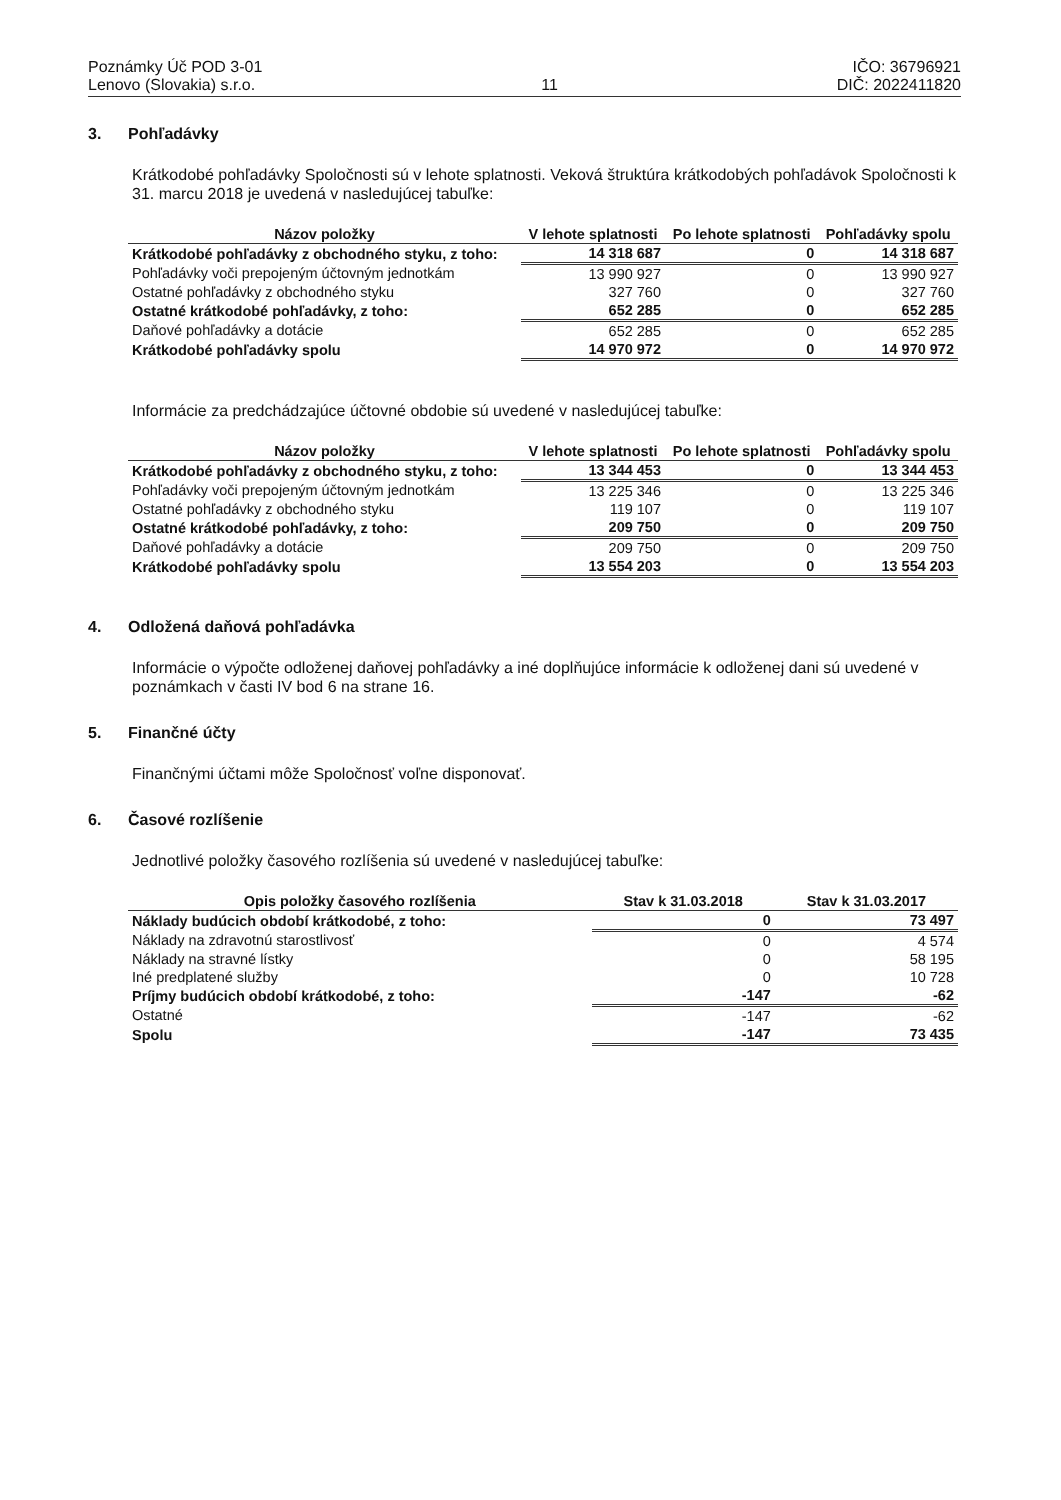Poznámky Úč POD 3-01
Lenovo (Slovakia) s.r.o.
11
IČO: 36796921
DIČ: 2022411820
3. Pohľadávky
Krátkodobé pohľadávky Spoločnosti sú v lehote splatnosti. Veková štruktúra krátkodobých pohľadávok Spoločnosti k 31. marcu 2018 je uvedená v nasledujúcej tabuľke:
| Názov položky | V lehote splatnosti | Po lehote splatnosti | Pohľadávky spolu |
| --- | --- | --- | --- |
| Krátkodobé pohľadávky z obchodného styku, z toho: | 14 318 687 | 0 | 14 318 687 |
| Pohľadávky voči prepojeným účtovným jednotkám | 13 990 927 | 0 | 13 990 927 |
| Ostatné pohľadávky z obchodného styku | 327 760 | 0 | 327 760 |
| Ostatné krátkodobé pohľadávky, z toho: | 652 285 | 0 | 652 285 |
| Daňové pohľadávky a dotácie | 652 285 | 0 | 652 285 |
| Krátkodobé pohľadávky spolu | 14 970 972 | 0 | 14 970 972 |
Informácie za predchádzajúce účtovné obdobie sú uvedené v nasledujúcej tabuľke:
| Názov položky | V lehote splatnosti | Po lehote splatnosti | Pohľadávky spolu |
| --- | --- | --- | --- |
| Krátkodobé pohľadávky z obchodného styku, z toho: | 13 344 453 | 0 | 13 344 453 |
| Pohľadávky voči prepojeným účtovným jednotkám | 13 225 346 | 0 | 13 225 346 |
| Ostatné pohľadávky z obchodného styku | 119 107 | 0 | 119 107 |
| Ostatné krátkodobé pohľadávky, z toho: | 209 750 | 0 | 209 750 |
| Daňové pohľadávky a dotácie | 209 750 | 0 | 209 750 |
| Krátkodobé pohľadávky spolu | 13 554 203 | 0 | 13 554 203 |
4. Odložená daňová pohľadávka
Informácie o výpočte odloženej daňovej pohľadávky a iné doplňujúce informácie k odloženej dani sú uvedené v poznámkach v časti IV bod 6 na strane 16.
5. Finančné účty
Finančnými účtami môže Spoločnosť voľne disponovať.
6. Časové rozlíšenie
Jednotlivé položky časového rozlíšenia sú uvedené v nasledujúcej tabuľke:
| Opis položky časového rozlíšenia | Stav k 31.03.2018 | Stav k 31.03.2017 |
| --- | --- | --- |
| Náklady budúcich období krátkodobé, z toho: | 0 | 73 497 |
| Náklady na zdravotnú starostlivosť | 0 | 4 574 |
| Náklady na stravné lístky | 0 | 58 195 |
| Iné predplatené služby | 0 | 10 728 |
| Príjmy budúcich období krátkodobé, z toho: | -147 | -62 |
| Ostatné | -147 | -62 |
| Spolu | -147 | 73 435 |